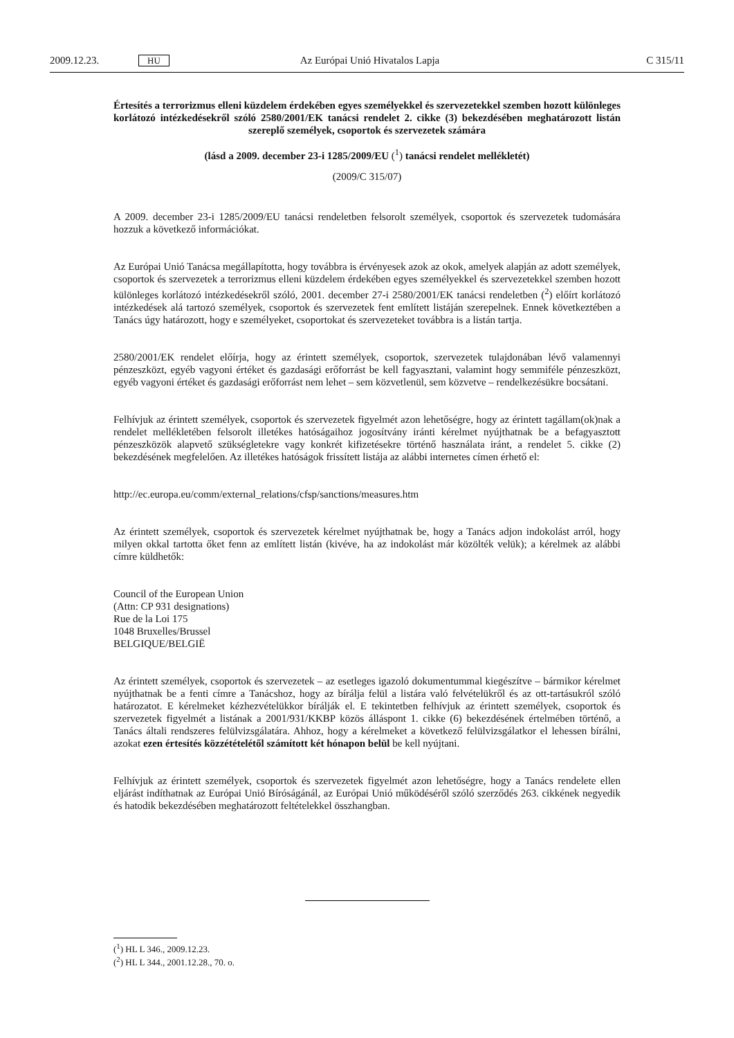2009.12.23. HU Az Európai Unió Hivatalos Lapja C 315/11
Értesítés a terrorizmus elleni küzdelem érdekében egyes személyekkel és szervezetekkel szemben hozott különleges korlátozó intézkedésekről szóló 2580/2001/EK tanácsi rendelet 2. cikke (3) bekezdésében meghatározott listán szereplő személyek, csoportok és szervezetek számára
(lásd a 2009. december 23-i 1285/2009/EU (<sup>1</sup>) tanácsi rendelet mellékletét)
(2009/C 315/07)
A 2009. december 23-i 1285/2009/EU tanácsi rendeletben felsorolt személyek, csoportok és szervezetek tudomására hozzuk a következő információkat.
Az Európai Unió Tanácsa megállapította, hogy továbbra is érvényesek azok az okok, amelyek alapján az adott személyek, csoportok és szervezetek a terrorizmus elleni küzdelem érdekében egyes személyekkel és szervezetekkel szemben hozott különleges korlátozó intézkedésekről szóló, 2001. december 27-i 2580/2001/EK tanácsi rendeletben (<sup>2</sup>) előírt korlátozó intézkedések alá tartozó személyek, csoportok és szervezetek fent említett listáján szerepelnek. Ennek következtében a Tanács úgy határozott, hogy e személyeket, csoportokat és szervezeteket továbbra is a listán tartja.
2580/2001/EK rendelet előírja, hogy az érintett személyek, csoportok, szervezetek tulajdonában lévő valamennyi pénzeszközt, egyéb vagyoni értéket és gazdasági erőforrást be kell fagyasztani, valamint hogy semmiféle pénzeszközt, egyéb vagyoni értéket és gazdasági erőforrást nem lehet – sem közvetlenül, sem közvetve – rendelkezésükre bocsátani.
Felhívjuk az érintett személyek, csoportok és szervezetek figyelmét azon lehetőségre, hogy az érintett tagállam(ok)nak a rendelet mellékletében felsorolt illetékes hatóságaihoz jogosítvány iránti kérelmet nyújthatnak be a befagyasztott pénzeszközök alapvető szükségletekre vagy konkrét kifizetésekre történő használata iránt, a rendelet 5. cikke (2) bekezdésének megfelelően. Az illetékes hatóságok frissített listája az alábbi internetes címen érhető el:
http://ec.europa.eu/comm/external_relations/cfsp/sanctions/measures.htm
Az érintett személyek, csoportok és szervezetek kérelmet nyújthatnak be, hogy a Tanács adjon indokolást arról, hogy milyen okkal tartotta őket fenn az említett listán (kivéve, ha az indokolást már közölték velük); a kérelmek az alábbi címre küldhetők:
Council of the European Union
(Attn: CP 931 designations)
Rue de la Loi 175
1048 Bruxelles/Brussel
BELGIQUE/BELGIË
Az érintett személyek, csoportok és szervezetek – az esetleges igazoló dokumentummal kiegészítve – bármikor kérelmet nyújthatnak be a fenti címre a Tanácshoz, hogy az bírálja felül a listára való felvételükről és az ott-tartásukról szóló határozatot. E kérelmeket kézhezvételükkor bírálják el. E tekintetben felhívjuk az érintett személyek, csoportok és szervezetek figyelmét a listának a 2001/931/KKBP közös álláspont 1. cikke (6) bekezdésének értelmében történő, a Tanács általi rendszeres felülvizsgálatára. Ahhoz, hogy a kérelmeket a következő felülvizsgálatkor el lehessen bírálni, azokat ezen értesítés közzétételétől számított két hónapon belül be kell nyújtani.
Felhívjuk az érintett személyek, csoportok és szervezetek figyelmét azon lehetőségre, hogy a Tanács rendelete ellen eljárást indíthatnak az Európai Unió Bíróságánál, az Európai Unió működéséről szóló szerződés 263. cikkének negyedik és hatodik bekezdésében meghatározott feltételekkel összhangban.
(<sup>1</sup>) HL L 346., 2009.12.23.
(<sup>2</sup>) HL L 344., 2001.12.28., 70. o.